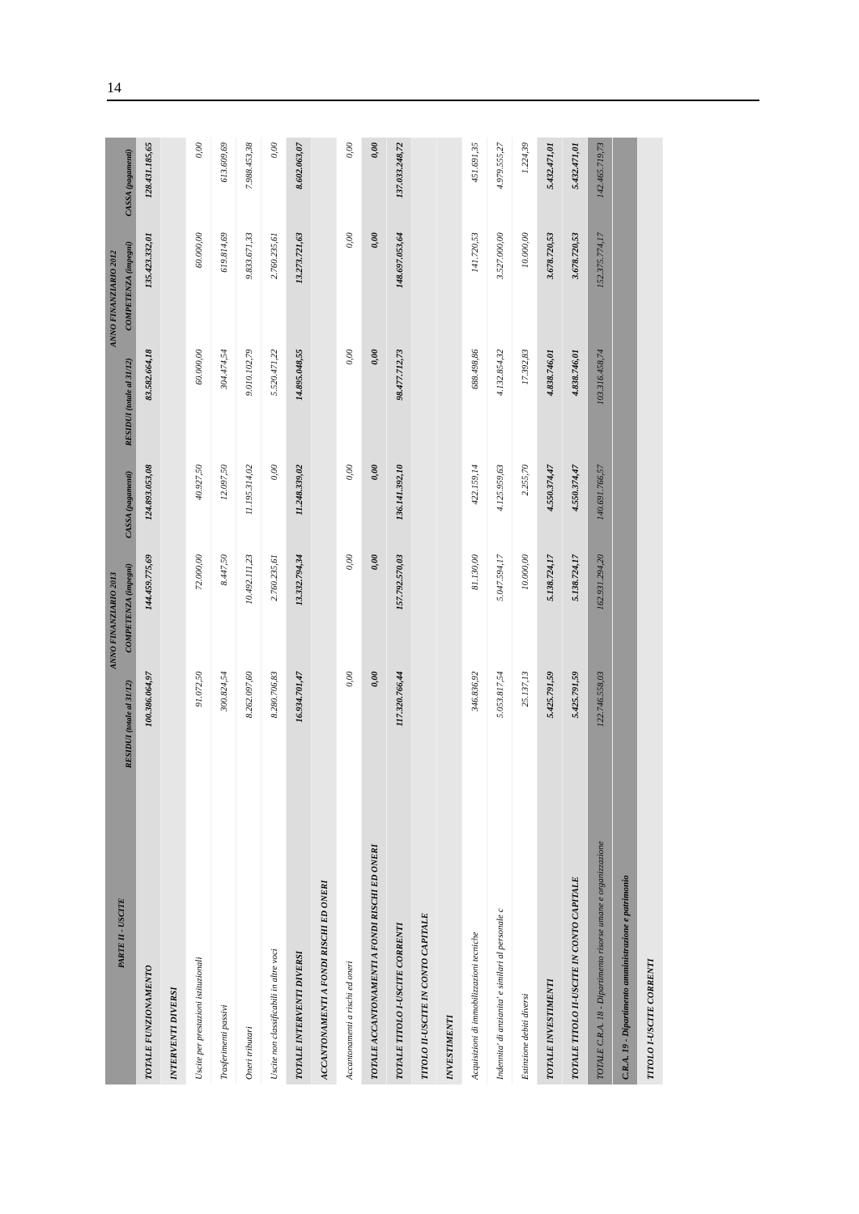14
| PARTE II - USCITE | ANNO FINANZIARIO 2013 | | | ANNO FINANZIARIO 2012 | | |
| --- | --- | --- | --- | --- | --- | --- |
| | RESIDUI (totale al 31/12) | COMPETENZA (impegni) | CASSA (pagamenti) | RESIDUI (totale al 31/12) | COMPETENZA (impegni) | CASSA (pagamenti) |
| TOTALE FUNZIONAMENTO | 100.386.064,97 | 144.459.775,69 | 124.893.053,08 | 83.582.664,18 | 135.423.332,01 | 128.431.185,65 |
| INTERVENTI DIVERSI | | | | | | |
| Uscite per prestazioni istituzionali | 91.072,50 | 72.000,00 | 40.927,50 | 60.000,00 | 60.000,00 | 0,00 |
| Trasferimenti passivi | 300.824,54 | 8.447,50 | 12.097,50 | 304.474,54 | 619.814,69 | 613.609,69 |
| Oneri tributari | 8.262.097,60 | 10.492.111,23 | 11.195.314,02 | 9.010.102,79 | 9.833.671,33 | 7.988.453,38 |
| Uscite non classificabili in altre voci | 8.280.706,83 | 2.760.235,61 | 0,00 | 5.520.471,22 | 2.760.235,61 | 0,00 |
| TOTALE INTERVENTI DIVERSI | 16.934.701,47 | 13.332.794,34 | 11.248.339,02 | 14.895.048,55 | 13.273.721,63 | 8.602.063,07 |
| ACCANTONAMENTI A FONDI RISCHI ED ONERI | | | | | | |
| Accantonamenti a rischi ed oneri | 0,00 | 0,00 | 0,00 | 0,00 | 0,00 | 0,00 |
| TOTALE ACCANTONAMENTI A FONDI RISCHI ED ONERI | 0,00 | 0,00 | 0,00 | 0,00 | 0,00 | 0,00 |
| TOTALE TITOLO I-USCITE CORRENTI | 117.320.766,44 | 157.792.570,03 | 136.141.392,10 | 98.477.712,73 | 148.697.053,64 | 137.033.248,72 |
| TITOLO II-USCITE IN CONTO CAPITALE | | | | | | |
| INVESTIMENTI | | | | | | |
| Acquisizioni di immobilizzazioni tecniche | 346.836,92 | 81.130,00 | 422.159,14 | 688.498,86 | 141.720,53 | 451.691,35 |
| Indennita' di anzianita' e similari al personale c | 5.053.817,54 | 5.047.594,17 | 4.125.959,63 | 4.132.854,32 | 3.527.000,00 | 4.979.555,27 |
| Estinzione debiti diversi | 25.137,13 | 10.000,00 | 2.255,70 | 17.392,83 | 10.000,00 | 1.224,39 |
| TOTALE INVESTIMENTI | 5.425.791,59 | 5.138.724,17 | 4.550.374,47 | 4.838.746,01 | 3.678.720,53 | 5.432.471,01 |
| TOTALE TITOLO II-USCITE IN CONTO CAPITALE | 5.425.791,59 | 5.138.724,17 | 4.550.374,47 | 4.838.746,01 | 3.678.720,53 | 5.432.471,01 |
| TOTALE C.R.A. 18 - Dipartimento risorse umane e organizzazione | 122.746.558,03 | 162.931.294,20 | 140.691.766,57 | 103.316.458,74 | 152.375.774,17 | 142.465.719,73 |
| C.R.A. 19 - Dipartimento amministrazione e patrimonio | | | | | | |
| TITOLO I-USCITE CORRENTI | | | | | | |